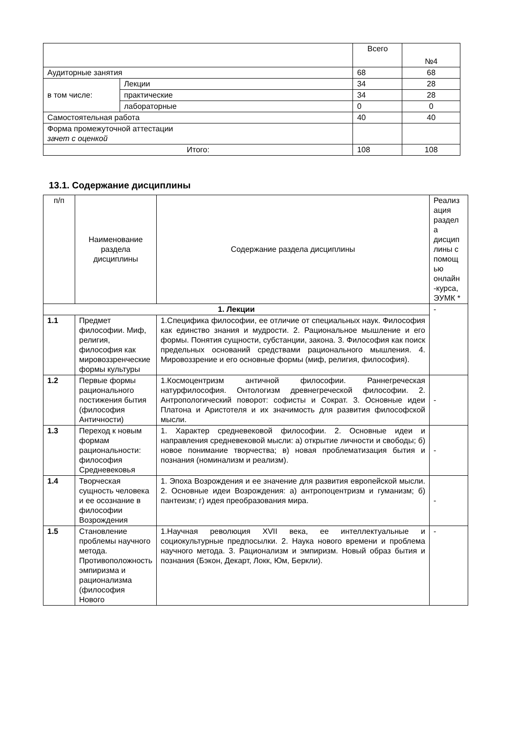| | | Всего | №4 |
| Аудиторные занятия | | 68 | 68 |
| в том числе: | Лекции | 34 | 28 |
| | практические | 34 | 28 |
| | лабораторные | 0 | 0 |
| Самостоятельная работа | | 40 | 40 |
| Форма промежуточной аттестации зачет с оценкой | | | |
| Итого: | | 108 | 108 |
13.1. Содержание дисциплины
| п/п | Наименование раздела дисциплины | Содержание раздела дисциплины | Реализ ация раздел а дисцип лины с помощ ью онлайн -курса, ЭУМК * |
| --- | --- | --- | --- |
| 1. Лекции | | | - |
| 1.1 | Предмет философии. Миф, религия, философия как мировоззренческие формы культуры | 1.Специфика философии, ее отличие от специальных наук. Философия как единство знания и мудрости. 2. Рациональное мышление и его формы. Понятия сущности, субстанции, закона. 3. Философия как поиск предельных оснований средствами рационального мышления. 4. Мировоззрение и его основные формы (миф, религия, философия). | |
| 1.2 | Первые формы рационального постижения бытия (философия Античности) | 1.Космоцентризм античной философии. Раннегреческая натурфилософия. Онтологизм древнегреческой философии. 2. Антропологический поворот: софисты и Сократ. 3. Основные идеи Платона и Аристотеля и их значимость для развития философской мысли. | - |
| 1.3 | Переход к новым формам рациональности: философия Средневековья | 1. Характер средневековой философии. 2. Основные идеи и направления средневековой мысли: а) открытие личности и свободы; б) новое понимание творчества; в) новая проблематизация бытия и познания (номинализм и реализм). | - |
| 1.4 | Творческая сущность человека и ее осознание в философии Возрождения | 1. Эпоха Возрождения и ее значение для развития европейской мысли. 2. Основные идеи Возрождения: а) антропоцентризм и гуманизм; б) пантеизм; г) идея преобразования мира. | - |
| 1.5 | Становление проблемы научного метода. Противоположность эмпиризма и рационализма (философия Нового | 1.Научная революция XVII века, ее интеллектуальные и социокультурные предпосылки. 2. Наука нового времени и проблема научного метода. 3. Рационализм и эмпиризм. Новый образ бытия и познания (Бэкон, Декарт, Локк, Юм, Беркли). | - |